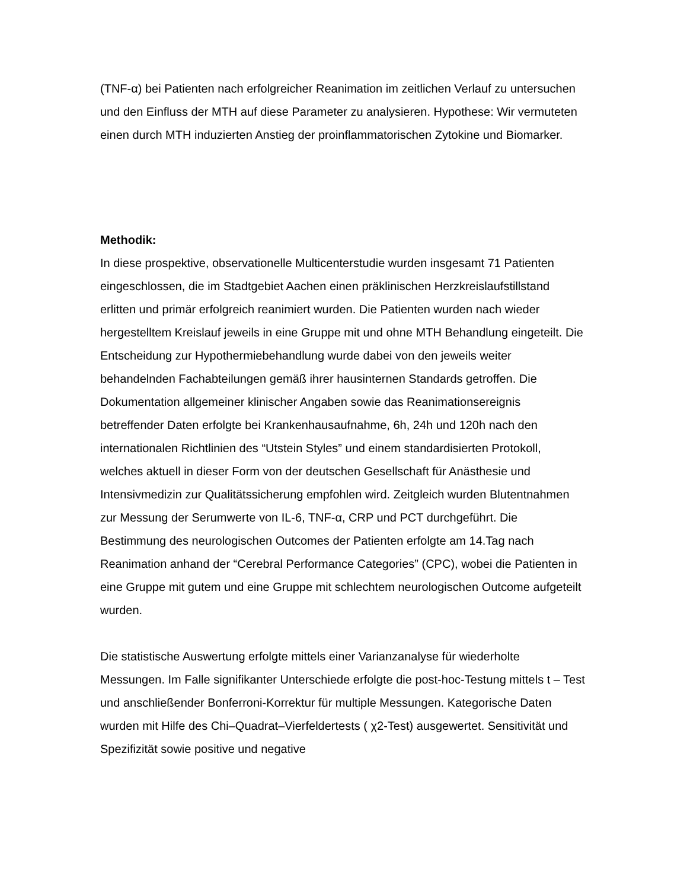(TNF-α) bei Patienten nach erfolgreicher Reanimation im zeitlichen Verlauf zu untersuchen und den Einfluss der MTH auf diese Parameter zu analysieren. Hypothese: Wir vermuteten einen durch MTH induzierten Anstieg der proinflammatorischen Zytokine und Biomarker.
Methodik:
In diese prospektive, observationelle Multicenterstudie wurden insgesamt 71 Patienten eingeschlossen, die im Stadtgebiet Aachen einen präklinischen Herzkreislaufstillstand erlitten und primär erfolgreich reanimiert wurden. Die Patienten wurden nach wieder hergestelltem Kreislauf jeweils in eine Gruppe mit und ohne MTH Behandlung eingeteilt. Die Entscheidung zur Hypothermiebehandlung wurde dabei von den jeweils weiter behandelnden Fachabteilungen gemäß ihrer hausinternen Standards getroffen. Die Dokumentation allgemeiner klinischer Angaben sowie das Reanimationsereignis betreffender Daten erfolgte bei Krankenhausaufnahme, 6h, 24h und 120h nach den internationalen Richtlinien des “Utstein Styles” und einem standardisierten Protokoll, welches aktuell in dieser Form von der deutschen Gesellschaft für Anästhesie und Intensivmedizin zur Qualitätssicherung empfohlen wird. Zeitgleich wurden Blutentnahmen zur Messung der Serumwerte von IL-6, TNF-α, CRP und PCT durchgeführt. Die Bestimmung des neurologischen Outcomes der Patienten erfolgte am 14.Tag nach Reanimation anhand der “Cerebral Performance Categories” (CPC), wobei die Patienten in eine Gruppe mit gutem und eine Gruppe mit schlechtem neurologischen Outcome aufgeteilt wurden.
Die statistische Auswertung erfolgte mittels einer Varianzanalyse für wiederholte Messungen. Im Falle signifikanter Unterschiede erfolgte die post-hoc-Testung mittels t – Test und anschließender Bonferroni-Korrektur für multiple Messungen. Kategorische Daten wurden mit Hilfe des Chi–Quadrat–Vierfeldertests ( χ2-Test) ausgewertet. Sensitivität und Spezifizität sowie positive und negative